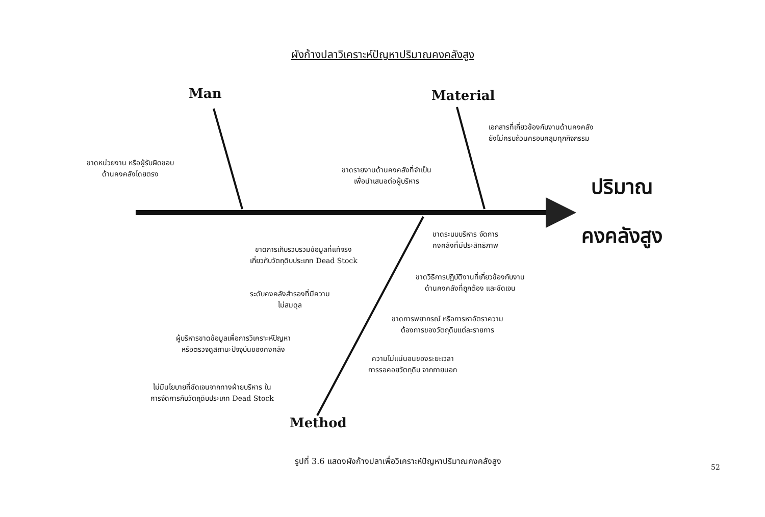ผังก้างปลาวิเคราะห์ปัญหาปริมาณคงคลังสูง
Man Material
ขาดหน่วยงาน หรือผู้รับผิดชอบ
ด้านคงคลังโดยตรง
เอกสารที่เกี่ยวข้องกับงานด้านคงคลัง
ยังไม่ครบถ้วนครอบคลุมทุกกิจกรรม
ขาดรายงานด้านคงคลังที่จำเป็น
เพื่อนำเสนอต่อผู้บริหาร
ปริมาณ
คงคลังสูง
ขาดระบบบริหาร จัดการ
คงคลังที่มีประสิทธิภาพ
ขาดการเก็บรวบรวมข้อมูลที่แท้จริง
เกี่ยวกับวัตถุดิบประเภท Dead Stock
ขาดวิธีการปฏิบัติงานที่เกี่ยวข้องกับงาน
ด้านคงคลังที่ถูกต้อง และชัดเจน
ระดับคงคลังสำรองที่มีความ
ไม่สมดุล
ขาดการพยากรณ์ หรือการหาอัตราความ
ต้องการของวัตถุดิบแต่ละรายการ
ผู้บริหารขาดข้อมูลเพื่อการวิเคราะห์ปัญหา
หรือตรวจดูสถานะปัจจุบันของคงคลัง
ความไม่แน่นอนของระยะเวลา
การรอคอยวัตถุดิบ จากภายนอก
ไม่มีนโยบายที่ชัดเจนจากทางฝ่ายบริหาร ใน
การจัดการกับวัตถุดิบประเภท Dead Stock
Method
รูปที่ 3.6 แสดงผังก้างปลาเพื่อวิเคราะห์ปัญหาปริมาณคงคลังสูง
52